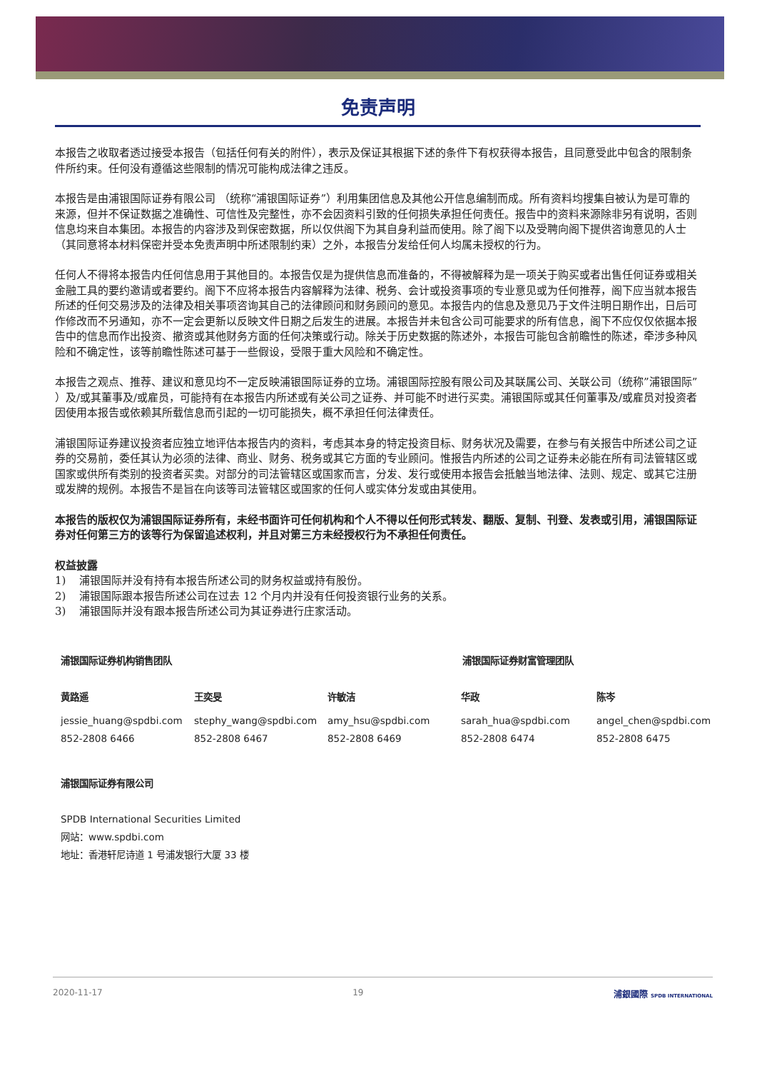免责声明
本报告之收取者透过接受本报告（包括任何有关的附件），表示及保证其根据下述的条件下有权获得本报告，且同意受此中包含的限制条件所约束。任何没有遵循这些限制的情况可能构成法律之违反。
本报告是由浦银国际证券有限公司 （统称“浦银国际证券”）利用集团信息及其他公开信息编制而成。所有资料均搜集自被认为是可靠的来源，但并不保证数据之准确性、可信性及完整性，亦不会因资料引致的任何损失承担任何责任。报告中的资料来源除非另有说明，否则信息均来自本集团。本报告的内容涉及到保密数据，所以仅供阁下为其自身利益而使用。除了阁下以及受聘向阁下提供咨询意见的人士（其同意将本材料保密并受本免责声明中所述限制约束）之外，本报告分发给任何人均属未授权的行为。
任何人不得将本报告内任何信息用于其他目的。本报告仅是为提供信息而准备的，不得被解释为是一项关于购买或者出售任何证券或相关金融工具的要约邀请或者要约。阁下不应将本报告内容解释为法律、税务、会计或投资事项的专业意见或为任何推荐，阁下应当就本报告所述的任何交易涉及的法律及相关事项咨询其自己的法律顾问和财务顾问的意见。本报告内的信息及意见乃于文件注明日期作出，日后可作修改而不另通知，亦不一定会更新以反映文件日期之后发生的进展。本报告并未包含公司可能要求的所有信息，阁下不应仅仅依据本报告中的信息而作出投资、撤资或其他财务方面的任何决策或行动。除关于历史数据的陈述外，本报告可能包含前瞻性的陈述，牵涉多种风险和不确定性，该等前瞻性陈述可基于一些假设，受限于重大风险和不确定性。
本报告之观点、推荐、建议和意见均不一定反映浦银国际证券的立场。浦银国际控股有限公司及其联属公司、关联公司（统称”浦银国际” ）及/或其董事及/或雇员，可能持有在本报告内所述或有关公司之证券、并可能不时进行买卖。浦银国际或其任何董事及/或雇员对投资者因使用本报告或依赖其所载信息而引起的一切可能损失，概不承担任何法律责任。
浦银国际证券建议投资者应独立地评估本报告内的资料，考虑其本身的特定投资目标、财务状况及需要，在参与有关报告中所述公司之证券的交易前，委任其认为必须的法律、商业、财务、税务或其它方面的专业顾问。惟报告内所述的公司之证券未必能在所有司法管辖区或国家或供所有类别的投资者买卖。对部分的司法管辖区或国家而言，分发、发行或使用本报告会抵触当地法律、法则、规定、或其它注册或发牌的规例。本报告不是旨在向该等司法管辖区或国家的任何人或实体分发或由其使用。
本报告的版权仅为浦银国际证券所有，未经书面许可任何机构和个人不得以任何形式转发、翻版、复制、刊登、发表或引用，浦银国际证券对任何第三方的该等行为保留追述权利，并且对第三方未经授权行为不承担任何责任。
权益披露
1) 浦银国际并没有持有本报告所述公司的财务权益或持有股份。
2) 浦银国际跟本报告所述公司在过去 12 个月内并没有任何投资银行业务的关系。
3) 浦银国际并没有跟本报告所述公司为其证券进行庄家活动。
浦银国际证券机构销售团队 浦银国际证券财富管理团队
黄路遥
jessie_huang@spdbi.com
852-2808 6466
王奕旻
stephy_wang@spdbi.com
852-2808 6467
许敏洁
amy_hsu@spdbi.com
852-2808 6469
华政
sarah_hua@spdbi.com
852-2808 6474
陈岑
angel_chen@spdbi.com
852-2808 6475
浦银国际证券有限公司
SPDB International Securities Limited
网站：www.spdbi.com
地址：香港轩尼诗道 1 号浦发银行大厦 33 楼
2020-11-17 19 浦銀國際 SPDB INTERNATIONAL